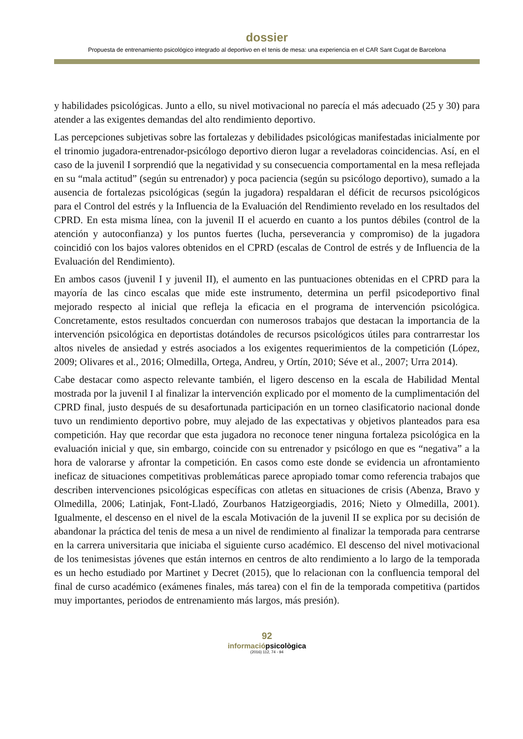dossier
Propuesta de entrenamiento psicológico integrado al deportivo en el tenis de mesa: una experiencia en el CAR Sant Cugat de Barcelona
y habilidades psicológicas. Junto a ello, su nivel motivacional no parecía el más adecuado (25 y 30) para atender a las exigentes demandas del alto rendimiento deportivo.
Las percepciones subjetivas sobre las fortalezas y debilidades psicológicas manifestadas inicialmente por el trinomio jugadora-entrenador-psicólogo deportivo dieron lugar a reveladoras coincidencias. Así, en el caso de la juvenil I sorprendió que la negatividad y su consecuencia comportamental en la mesa reflejada en su “mala actitud” (según su entrenador) y poca paciencia (según su psicólogo deportivo), sumado a la ausencia de fortalezas psicológicas (según la jugadora) respaldaran el déficit de recursos psicológicos para el Control del estrés y la Influencia de la Evaluación del Rendimiento revelado en los resultados del CPRD. En esta misma línea, con la juvenil II el acuerdo en cuanto a los puntos débiles (control de la atención y autoconfianza) y los puntos fuertes (lucha, perseverancia y compromiso) de la jugadora coincidió con los bajos valores obtenidos en el CPRD (escalas de Control de estrés y de Influencia de la Evaluación del Rendimiento).
En ambos casos (juvenil I y juvenil II), el aumento en las puntuaciones obtenidas en el CPRD para la mayoría de las cinco escalas que mide este instrumento, determina un perfil psicodeportivo final mejorado respecto al inicial que refleja la eficacia en el programa de intervención psicológica. Concretamente, estos resultados concuerdan con numerosos trabajos que destacan la importancia de la intervención psicológica en deportistas dotándoles de recursos psicológicos útiles para contrarrestar los altos niveles de ansiedad y estrés asociados a los exigentes requerimientos de la competición (López, 2009; Olivares et al., 2016; Olmedilla, Ortega, Andreu, y Ortín, 2010; Séve et al., 2007; Urra 2014).
Cabe destacar como aspecto relevante también, el ligero descenso en la escala de Habilidad Mental mostrada por la juvenil I al finalizar la intervención explicado por el momento de la cumplimentación del CPRD final, justo después de su desafortunada participación en un torneo clasificatorio nacional donde tuvo un rendimiento deportivo pobre, muy alejado de las expectativas y objetivos planteados para esa competición. Hay que recordar que esta jugadora no reconoce tener ninguna fortaleza psicológica en la evaluación inicial y que, sin embargo, coincide con su entrenador y psicólogo en que es “negativa” a la hora de valorarse y afrontar la competición. En casos como este donde se evidencia un afrontamiento ineficaz de situaciones competitivas problemáticas parece apropiado tomar como referencia trabajos que describen intervenciones psicológicas específicas con atletas en situaciones de crisis (Abenza, Bravo y Olmedilla, 2006; Latinjak, Font-Lladó, Zourbanos Hatzigeorgiadis, 2016; Nieto y Olmedilla, 2001). Igualmente, el descenso en el nivel de la escala Motivación de la juvenil II se explica por su decisión de abandonar la práctica del tenis de mesa a un nivel de rendimiento al finalizar la temporada para centrarse en la carrera universitaria que iniciaba el siguiente curso académico. El descenso del nivel motivacional de los tenimesistas jóvenes que están internos en centros de alto rendimiento a lo largo de la temporada es un hecho estudiado por Martinet y Decret (2015), que lo relacionan con la confluencia temporal del final de curso académico (exámenes finales, más tarea) con el fin de la temporada competitiva (partidos muy importantes, periodos de entrenamiento más largos, más presión).
92
informaciópsicològica
(2016) 112, 74 - 94